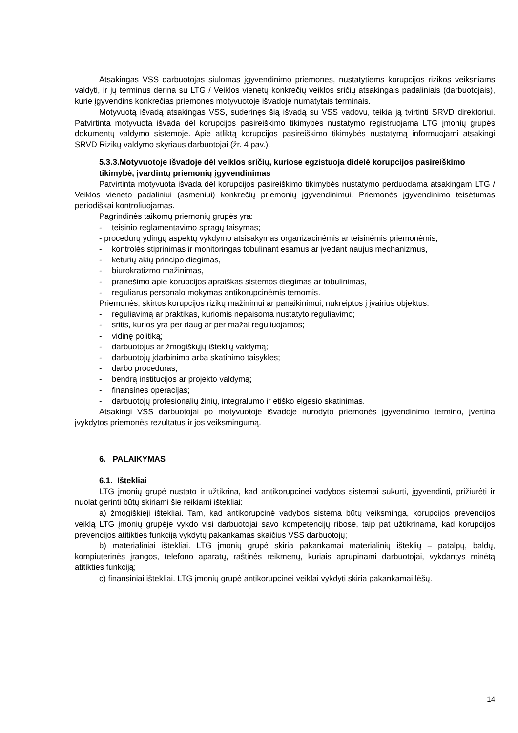Atsakingas VSS darbuotojas siūlomas įgyvendinimo priemones, nustatytiems korupcijos rizikos veiksniams valdyti, ir jų terminus derina su LTG / Veiklos vienetų konkrečių veiklos sričių atsakingais padaliniais (darbuotojais), kurie įgyvendins konkrečias priemones motyvuotoje išvadoje numatytais terminais.
Motyvuotą išvadą atsakingas VSS, suderinęs šią išvadą su VSS vadovu, teikia ją tvirtinti SRVD direktoriui. Patvirtinta motyvuota išvada dėl korupcijos pasireiškimo tikimybės nustatymo registruojama LTG įmonių grupės dokumentų valdymo sistemoje. Apie atliktą korupcijos pasireiškimo tikimybės nustatymą informuojami atsakingi SRVD Rizikų valdymo skyriaus darbuotojai (žr. 4 pav.).
5.3.3.Motyvuotoje išvadoje dėl veiklos sričių, kuriose egzistuoja didelė korupcijos pasireiškimo tikimybė, įvardintų priemonių įgyvendinimas
Patvirtinta motyvuota išvada dėl korupcijos pasireiškimo tikimybės nustatymo perduodama atsakingam LTG / Veiklos vieneto padaliniui (asmeniui) konkrečių priemonių įgyvendinimui. Priemonės įgyvendinimo teisėtumas periodiškai kontroliuojamas.
Pagrindinės taikomų priemonių grupės yra:
- teisinio reglamentavimo spragų taisymas;
- procedūrų ydingų aspektų vykdymo atsisakymas organizacinėmis ar teisinėmis priemonėmis,
- kontrolės stiprinimas ir monitoringas tobulinant esamus ar įvedant naujus mechanizmus,
- keturių akių principo diegimas,
- biurokratizmo mažinimas,
- pranešimo apie korupcijos apraiškas sistemos diegimas ar tobulinimas,
- reguliarus personalo mokymas antikorupcinėmis temomis.
Priemonės, skirtos korupcijos rizikų mažinimui ar panaikinimui, nukreiptos į įvairius objektus:
- reguliavimą ar praktikas, kuriomis nepaisoma nustatyto reguliavimo;
- sritis, kurios yra per daug ar per mažai reguliuojamos;
- vidinę politiką;
- darbuotojus ar žmogiškųjų išteklių valdymą;
- darbuotojų įdarbinimo arba skatinimo taisykles;
- darbo procedūras;
- bendrą institucijos ar projekto valdymą;
- finansines operacijas;
- darbuotojų profesionalių žinių, integralumo ir etiško elgesio skatinimas.
Atsakingi VSS darbuotojai po motyvuotoje išvadoje nurodyto priemonės įgyvendinimo termino, įvertina įvykdytos priemonės rezultatus ir jos veiksmingumą.
6. PALAIKYMAS
6.1. Ištekliai
LTG įmonių grupė nustato ir užtikrina, kad antikorupcinei vadybos sistemai sukurti, įgyvendinti, prižiūrėti ir nuolat gerinti būtų skiriami šie reikiami ištekliai:
a) žmogiškieji ištekliai. Tam, kad antikorupcinė vadybos sistema būtų veiksminga, korupcijos prevencijos veiklą LTG įmonių grupėje vykdo visi darbuotojai savo kompetencijų ribose, taip pat užtikrinama, kad korupcijos prevencijos atitikties funkciją vykdytų pakankamas skaičius VSS darbuotojų;
b) materialiniai ištekliai. LTG įmonių grupė skiria pakankamai materialinių išteklių – patalpų, baldų, kompiuterinės įrangos, telefono aparatų, raštinės reikmenų, kuriais aprūpinami darbuotojai, vykdantys minėtą atitikties funkciją;
c) finansiniai ištekliai. LTG įmonių grupė antikorupcinei veiklai vykdyti skiria pakankamai lėšų.
14